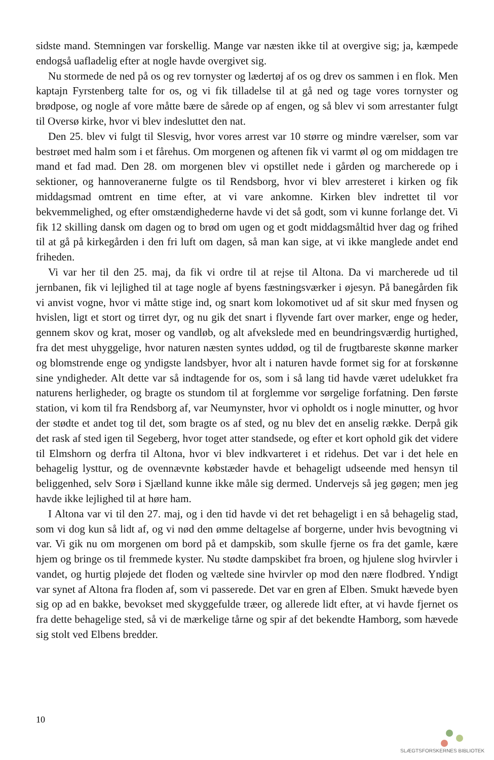sidste mand. Stemningen var forskellig. Mange var næsten ikke til at overgive sig; ja, kæmpede endogså uafladelig efter at nogle havde overgivet sig.
Nu stormede de ned på os og rev tornyster og lædertøj af os og drev os sammen i en flok. Men kaptajn Fyrstenberg talte for os, og vi fik tilladelse til at gå ned og tage vores tornyster og brødpose, og nogle af vore måtte bære de sårede op af engen, og så blev vi som arrestanter fulgt til Oversø kirke, hvor vi blev indesluttet den nat.
Den 25. blev vi fulgt til Slesvig, hvor vores arrest var 10 større og mindre værelser, som var bestrøet med halm som i et fårehus. Om morgenen og aftenen fik vi varmt øl og om middagen tre mand et fad mad. Den 28. om morgenen blev vi opstillet nede i gården og marcherede op i sektioner, og hannoveranerne fulgte os til Rendsborg, hvor vi blev arresteret i kirken og fik middagsmad omtrent en time efter, at vi vare ankomne. Kirken blev indrettet til vor bekvemmelighed, og efter omstændighederne havde vi det så godt, som vi kunne forlange det. Vi fik 12 skilling dansk om dagen og to brød om ugen og et godt middagsmåltid hver dag og frihed til at gå på kirkegården i den fri luft om dagen, så man kan sige, at vi ikke manglede andet end friheden.
Vi var her til den 25. maj, da fik vi ordre til at rejse til Altona. Da vi marcherede ud til jernbanen, fik vi lejlighed til at tage nogle af byens fæstningsværker i øjesyn. På banegården fik vi anvist vogne, hvor vi måtte stige ind, og snart kom lokomotivet ud af sit skur med fnysen og hvislen, ligt et stort og tirret dyr, og nu gik det snart i flyvende fart over marker, enge og heder, gennem skov og krat, moser og vandløb, og alt afvekslede med en beundringsværdig hurtighed, fra det mest uhyggelige, hvor naturen næsten syntes uddød, og til de frugtbareste skønne marker og blomstrende enge og yndigste landsbyer, hvor alt i naturen havde formet sig for at forskønne sine yndigheder. Alt dette var så indtagende for os, som i så lang tid havde været udelukket fra naturens herligheder, og bragte os stundom til at forglemme vor sørgelige forfatning. Den første station, vi kom til fra Rendsborg af, var Neumynster, hvor vi opholdt os i nogle minutter, og hvor der stødte et andet tog til det, som bragte os af sted, og nu blev det en anselig række. Derpå gik det rask af sted igen til Segeberg, hvor toget atter standsede, og efter et kort ophold gik det videre til Elmshorn og derfra til Altona, hvor vi blev indkvarteret i et ridehus. Det var i det hele en behagelig lysttur, og de ovennævnte købstæder havde et behageligt udseende med hensyn til beliggenhed, selv Sorø i Sjælland kunne ikke måle sig dermed. Undervejs så jeg gøgen; men jeg havde ikke lejlighed til at høre ham.
I Altona var vi til den 27. maj, og i den tid havde vi det ret behageligt i en så behagelig stad, som vi dog kun så lidt af, og vi nød den ømme deltagelse af borgerne, under hvis bevogtning vi var. Vi gik nu om morgenen om bord på et dampskib, som skulle fjerne os fra det gamle, kære hjem og bringe os til fremmede kyster. Nu stødte dampskibet fra broen, og hjulene slog hvirvler i vandet, og hurtig pløjede det floden og væltede sine hvirvler op mod den nære flodbred. Yndigt var synet af Altona fra floden af, som vi passerede. Det var en gren af Elben. Smukt hævede byen sig op ad en bakke, bevokset med skyggefulde træer, og allerede lidt efter, at vi havde fjernet os fra dette behagelige sted, så vi de mærkelige tårne og spir af det bekendte Hamborg, som hævede sig stolt ved Elbens bredder.
10
SLÆGTSFORSKERNES BIBLIOTEK